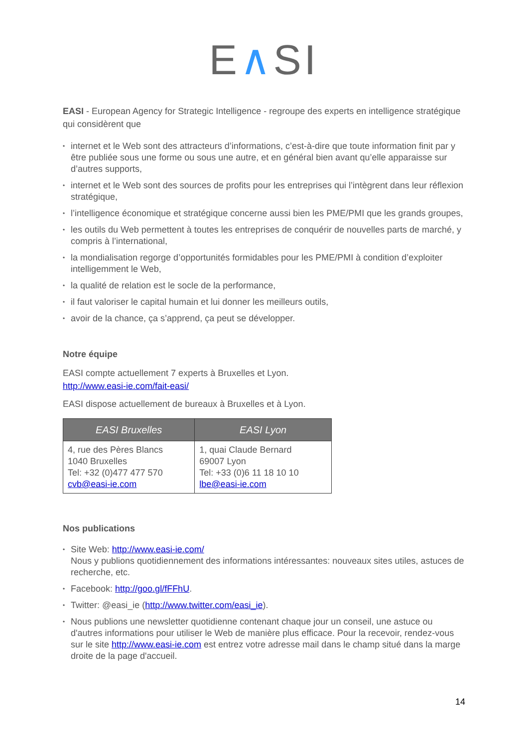E∧SI
EASI - European Agency for Strategic Intelligence - regroupe des experts en intelligence stratégique qui considèrent que
• internet et le Web sont des attracteurs d’informations, c’est-à-dire que toute information finit par y être publiée sous une forme ou sous une autre, et en général bien avant qu’elle apparaisse sur d’autres supports,
• internet et le Web sont des sources de profits pour les entreprises qui l’intègrent dans leur réflexion stratégique,
• l’intelligence économique et stratégique concerne aussi bien les PME/PMI que les grands groupes,
• les outils du Web permettent à toutes les entreprises de conquérir de nouvelles parts de marché, y compris à l’international,
• la mondialisation regorge d’opportunités formidables pour les PME/PMI à condition d’exploiter intelligemment le Web,
• la qualité de relation est le socle de la performance,
• il faut valoriser le capital humain et lui donner les meilleurs outils,
• avoir de la chance, ça s’apprend, ça peut se développer.
Notre équipe
EASI compte actuellement 7 experts à Bruxelles et Lyon.
http://www.easi-ie.com/fait-easi/
EASI dispose actuellement de bureaux à Bruxelles et à Lyon.
| EASI Bruxelles | EASI Lyon |
| --- | --- |
| 4, rue des Pères Blancs 1040 Bruxelles Tel: +32 (0)477 477 570 cvb@easi-ie.com | 1, quai Claude Bernard 69007 Lyon Tel: +33 (0)6 11 18 10 10 lbe@easi-ie.com |
Nos publications
• Site Web: http://www.easi-ie.com/
Nous y publions quotidiennement des informations intéressantes: nouveaux sites utiles, astuces de recherche, etc.
• Facebook: http://goo.gl/fFFhU.
• Twitter: @easi_ie (http://www.twitter.com/easi_ie).
• Nous publions une newsletter quotidienne contenant chaque jour un conseil, une astuce ou d'autres informations pour utiliser le Web de manière plus efficace. Pour la recevoir, rendez-vous sur le site http://www.easi-ie.com est entrez votre adresse mail dans le champ situé dans la marge droite de la page d'accueil.
14